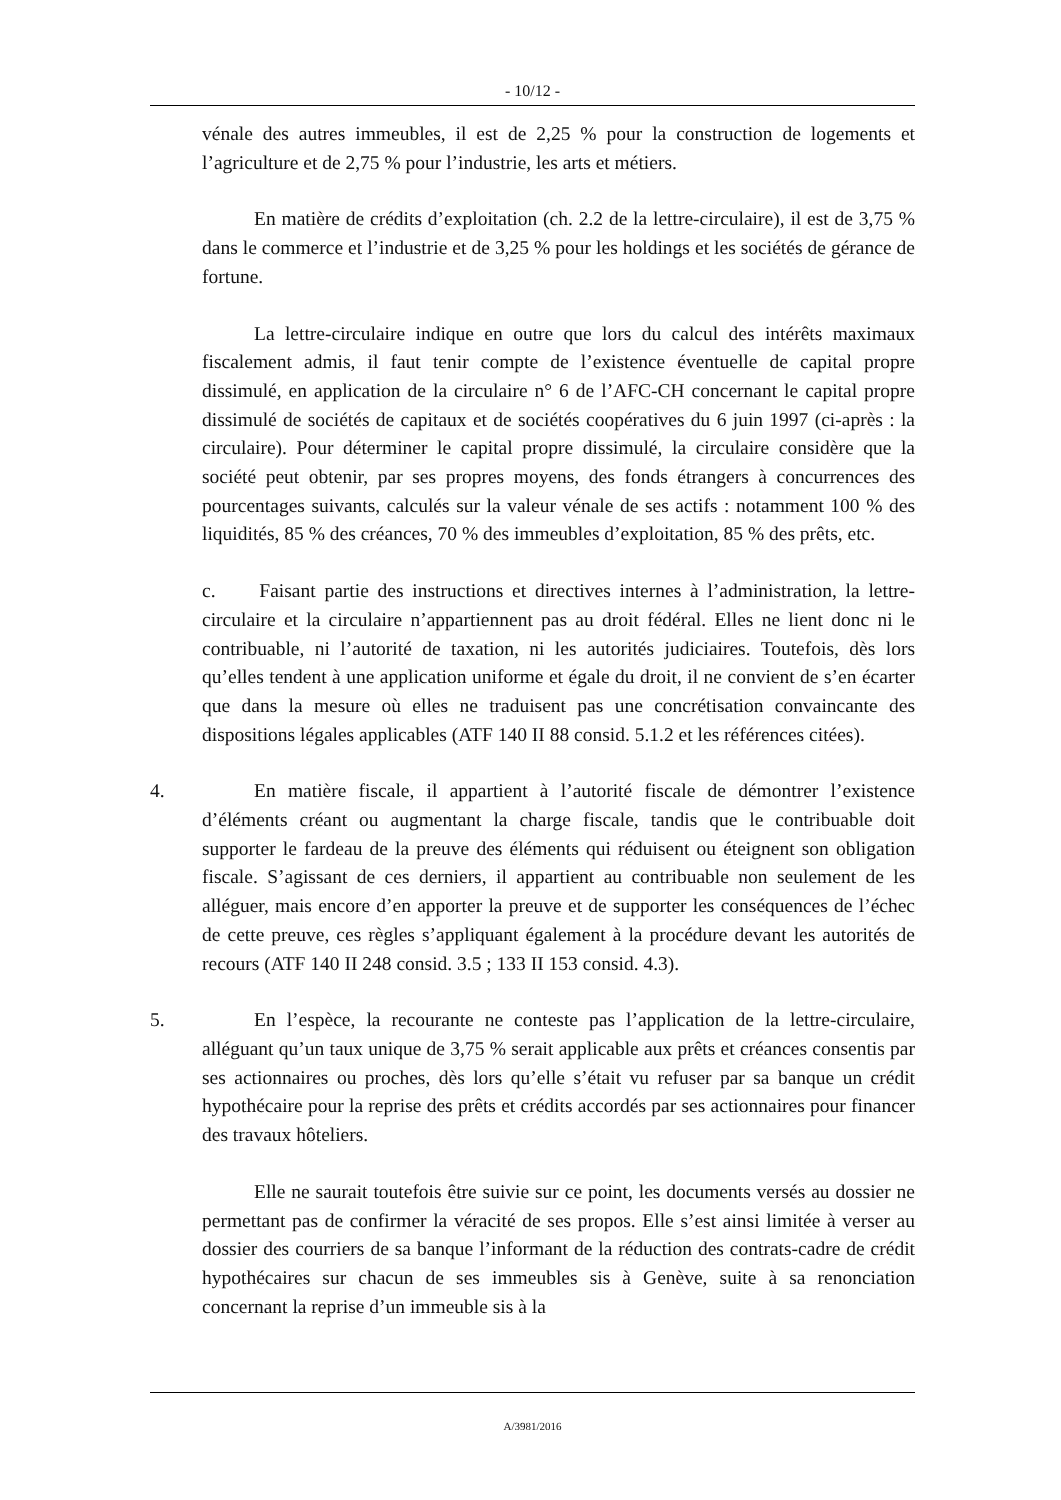- 10/12 -
vénale des autres immeubles, il est de 2,25 % pour la construction de logements et l’agriculture et de 2,75 % pour l’industrie, les arts et métiers.
En matière de crédits d’exploitation (ch. 2.2 de la lettre-circulaire), il est de 3,75 % dans le commerce et l’industrie et de 3,25 % pour les holdings et les sociétés de gérance de fortune.
La lettre-circulaire indique en outre que lors du calcul des intérêts maximaux fiscalement admis, il faut tenir compte de l’existence éventuelle de capital propre dissimulé, en application de la circulaire n° 6 de l’AFC-CH concernant le capital propre dissimulé de sociétés de capitaux et de sociétés coopératives du 6 juin 1997 (ci-après : la circulaire). Pour déterminer le capital propre dissimulé, la circulaire considère que la société peut obtenir, par ses propres moyens, des fonds étrangers à concurrences des pourcentages suivants, calculés sur la valeur vénale de ses actifs : notamment 100 % des liquidités, 85 % des créances, 70 % des immeubles d’exploitation, 85 % des prêts, etc.
c. Faisant partie des instructions et directives internes à l’administration, la lettre-circulaire et la circulaire n’appartiennent pas au droit fédéral. Elles ne lient donc ni le contribuable, ni l’autorité de taxation, ni les autorités judiciaires. Toutefois, dès lors qu’elles tendent à une application uniforme et égale du droit, il ne convient de s’en écarter que dans la mesure où elles ne traduisent pas une concrétisation convaincante des dispositions légales applicables (ATF 140 II 88 consid. 5.1.2 et les références citées).
4. En matière fiscale, il appartient à l’autorité fiscale de démontrer l’existence d’éléments créant ou augmentant la charge fiscale, tandis que le contribuable doit supporter le fardeau de la preuve des éléments qui réduisent ou éteignent son obligation fiscale. S’agissant de ces derniers, il appartient au contribuable non seulement de les alléguer, mais encore d’en apporter la preuve et de supporter les conséquences de l’échec de cette preuve, ces règles s’appliquant également à la procédure devant les autorités de recours (ATF 140 II 248 consid. 3.5 ; 133 II 153 consid. 4.3).
5. En l’espèce, la recourante ne conteste pas l’application de la lettre-circulaire, alléguant qu’un taux unique de 3,75 % serait applicable aux prêts et créances consentis par ses actionnaires ou proches, dès lors qu’elle s’était vu refuser par sa banque un crédit hypothécaire pour la reprise des prêts et crédits accordés par ses actionnaires pour financer des travaux hôteliers.
Elle ne saurait toutefois être suivie sur ce point, les documents versés au dossier ne permettant pas de confirmer la véracité de ses propos. Elle s’est ainsi limitée à verser au dossier des courriers de sa banque l’informant de la réduction des contrats-cadre de crédit hypothécaires sur chacun de ses immeubles sis à Genève, suite à sa renonciation concernant la reprise d’un immeuble sis à la
A/3981/2016